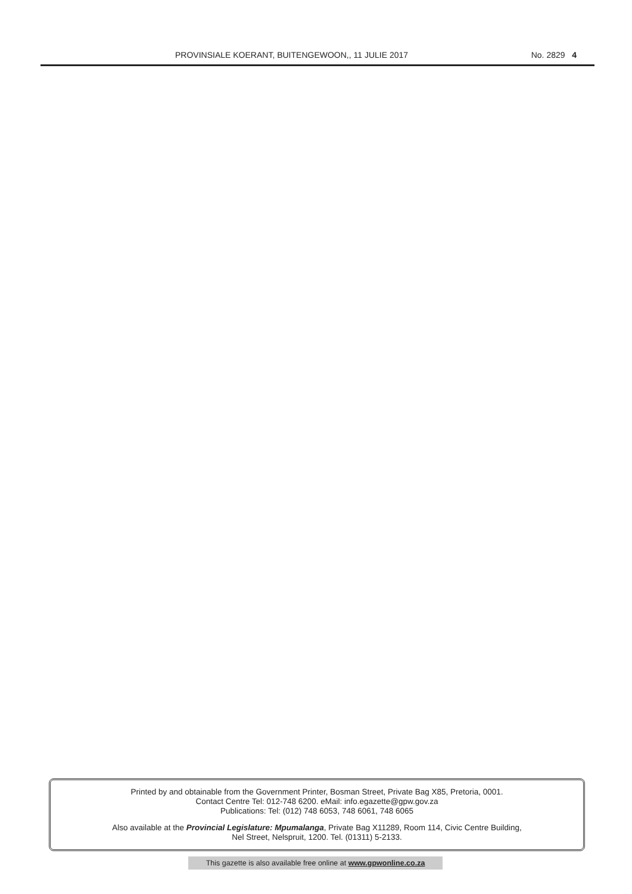PROVINSIALE KOERANT, BUITENGEWOON,, 11 JULIE 2017 No. 2829 4
Printed by and obtainable from the Government Printer, Bosman Street, Private Bag X85, Pretoria, 0001.
Contact Centre Tel: 012-748 6200. eMail: info.egazette@gpw.gov.za
Publications: Tel: (012) 748 6053, 748 6061, 748 6065
Also available at the Provincial Legislature: Mpumalanga, Private Bag X11289, Room 114, Civic Centre Building,
Nel Street, Nelspruit, 1200. Tel. (01311) 5-2133.
This gazette is also available free online at www.gpwonline.co.za